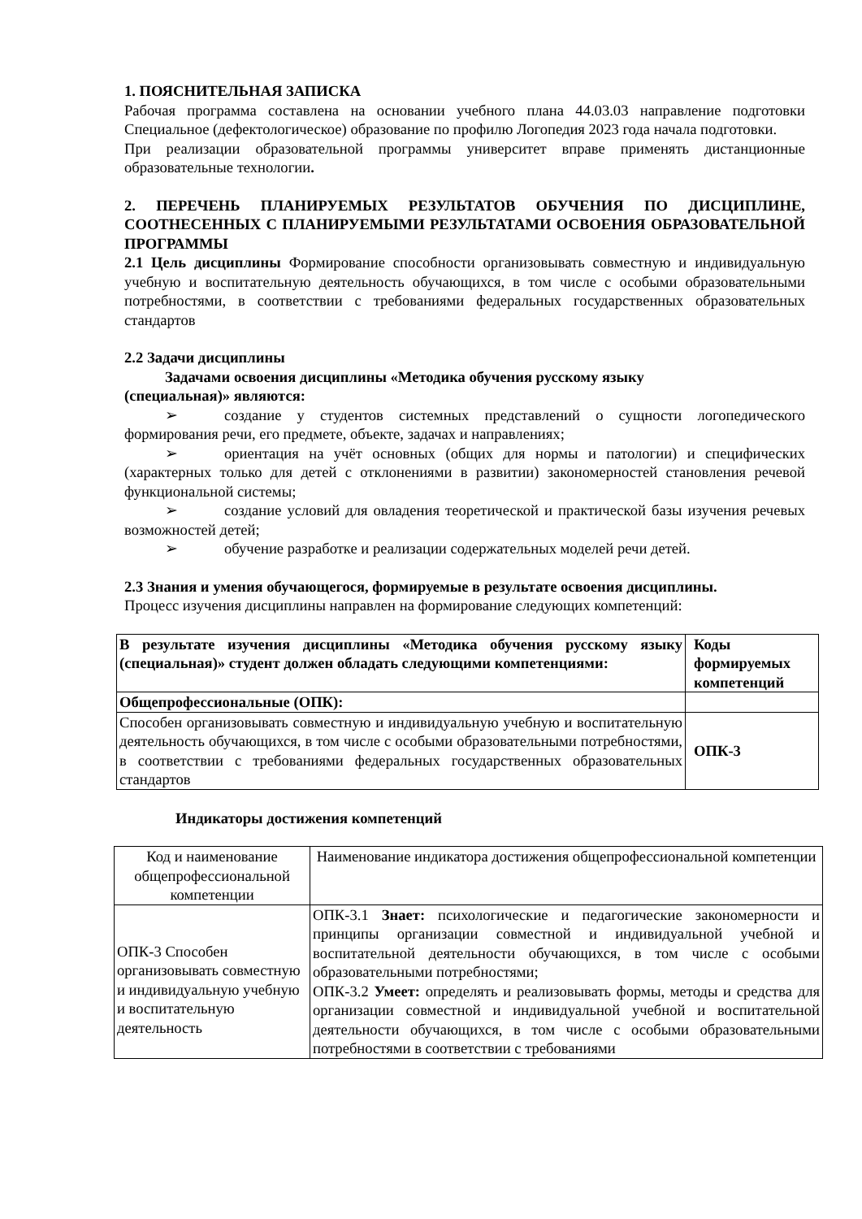1. ПОЯСНИТЕЛЬНАЯ ЗАПИСКА
Рабочая программа составлена на основании учебного плана 44.03.03 направление подготовки Специальное (дефектологическое) образование по профилю Логопедия 2023 года начала подготовки.
При реализации образовательной программы университет вправе применять дистанционные образовательные технологии.
2. ПЕРЕЧЕНЬ ПЛАНИРУЕМЫХ РЕЗУЛЬТАТОВ ОБУЧЕНИЯ ПО ДИСЦИПЛИНЕ, СООТНЕСЕННЫХ С ПЛАНИРУЕМЫМИ РЕЗУЛЬТАТАМИ ОСВОЕНИЯ ОБРАЗОВАТЕЛЬНОЙ ПРОГРАММЫ
2.1 Цель дисциплины Формирование способности организовывать совместную и индивидуальную учебную и воспитательную деятельность обучающихся, в том числе с особыми образовательными потребностями, в соответствии с требованиями федеральных государственных образовательных стандартов
2.2 Задачи дисциплины
Задачами освоения дисциплины «Методика обучения русскому языку
(специальная)» являются:
➢ создание у студентов системных представлений о сущности логопедического формирования речи, его предмете, объекте, задачах и направлениях;
➢ ориентация на учёт основных (общих для нормы и патологии) и специфических (характерных только для детей с отклонениями в развитии) закономерностей становления речевой функциональной системы;
➢ создание условий для овладения теоретической и практической базы изучения речевых возможностей детей;
➢ обучение разработке и реализации содержательных моделей речи детей.
2.3 Знания и умения обучающегося, формируемые в результате освоения дисциплины.
Процесс изучения дисциплины направлен на формирование следующих компетенций:
| В результате изучения дисциплины «Методика обучения русскому языку (специальная)» студент должен обладать следующими компетенциями: | Коды формируемых компетенций |
| Общепрофессиональные (ОПК): | |
| Способен организовывать совместную и индивидуальную учебную и воспитательную деятельность обучающихся, в том числе с особыми образовательными потребностями, в соответствии с требованиями федеральных государственных образовательных стандартов | ОПК-3 |
Индикаторы достижения компетенций
| Код и наименование общепрофессиональной компетенции | Наименование индикатора достижения общепрофессиональной компетенции |
| ОПК-3 Способен организовывать совместную и индивидуальную учебную и воспитательную деятельность | ОПК-3.1 Знает: психологические и педагогические закономерности и принципы организации совместной и индивидуальной учебной и воспитательной деятельности обучающихся, в том числе с особыми образовательными потребностями; ОПК-3.2 Умеет: определять и реализовывать формы, методы и средства для организации совместной и индивидуальной учебной и воспитательной деятельности обучающихся, в том числе с особыми образовательными потребностями в соответствии с требованиями |